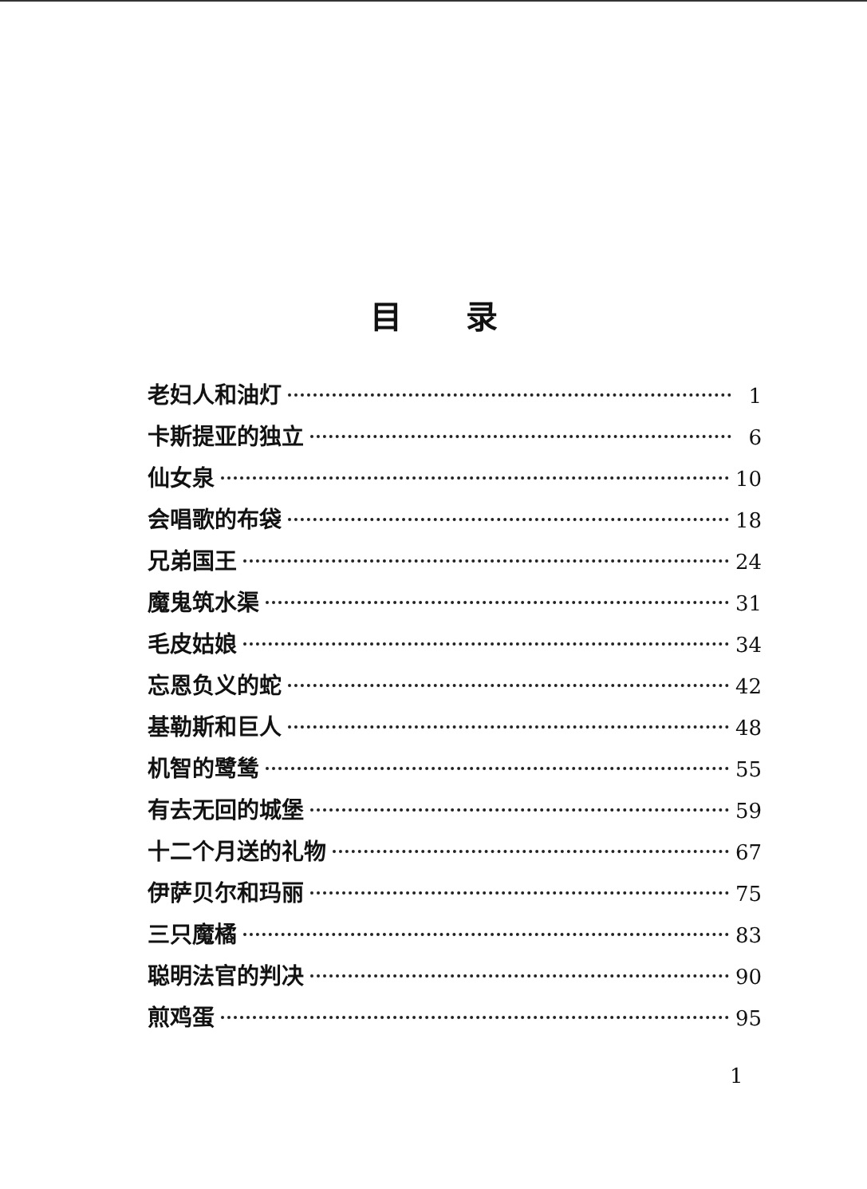目录
老妇人和油灯 1
卡斯提亚的独立 6
仙女泉 10
会唱歌的布袋 18
兄弟国王 24
魔鬼筑水渠 31
毛皮姑娘 34
忘恩负义的蛇 42
基勒斯和巨人 48
机智的鹭鸶 55
有去无回的城堡 59
十二个月送的礼物 67
伊萨贝尔和玛丽 75
三只魔橘 83
聪明法官的判决 90
煎鸡蛋 95
1